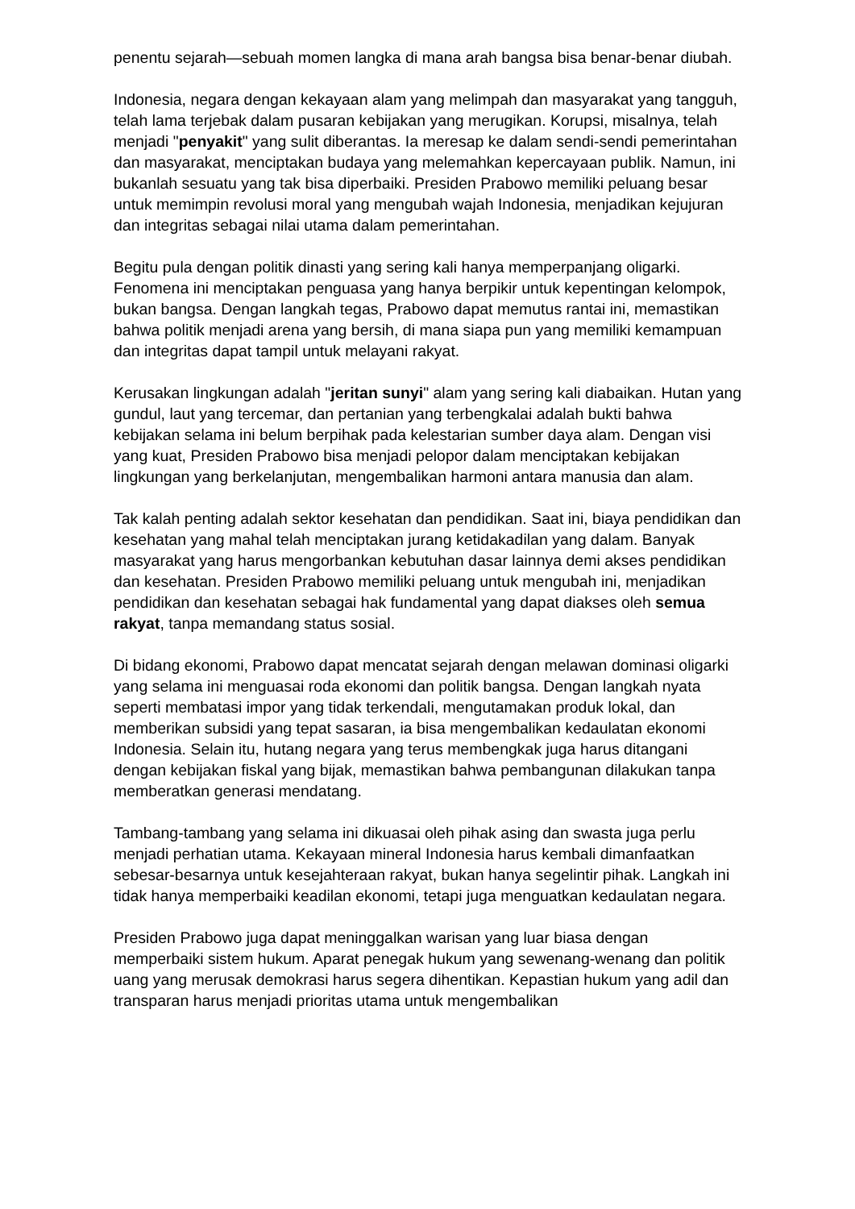penentu sejarah—sebuah momen langka di mana arah bangsa bisa benar-benar diubah.
Indonesia, negara dengan kekayaan alam yang melimpah dan masyarakat yang tangguh, telah lama terjebak dalam pusaran kebijakan yang merugikan. Korupsi, misalnya, telah menjadi "penyakit" yang sulit diberantas. Ia meresap ke dalam sendi-sendi pemerintahan dan masyarakat, menciptakan budaya yang melemahkan kepercayaan publik. Namun, ini bukanlah sesuatu yang tak bisa diperbaiki. Presiden Prabowo memiliki peluang besar untuk memimpin revolusi moral yang mengubah wajah Indonesia, menjadikan kejujuran dan integritas sebagai nilai utama dalam pemerintahan.
Begitu pula dengan politik dinasti yang sering kali hanya memperpanjang oligarki. Fenomena ini menciptakan penguasa yang hanya berpikir untuk kepentingan kelompok, bukan bangsa. Dengan langkah tegas, Prabowo dapat memutus rantai ini, memastikan bahwa politik menjadi arena yang bersih, di mana siapa pun yang memiliki kemampuan dan integritas dapat tampil untuk melayani rakyat.
Kerusakan lingkungan adalah "jeritan sunyi" alam yang sering kali diabaikan. Hutan yang gundul, laut yang tercemar, dan pertanian yang terbengkalai adalah bukti bahwa kebijakan selama ini belum berpihak pada kelestarian sumber daya alam. Dengan visi yang kuat, Presiden Prabowo bisa menjadi pelopor dalam menciptakan kebijakan lingkungan yang berkelanjutan, mengembalikan harmoni antara manusia dan alam.
Tak kalah penting adalah sektor kesehatan dan pendidikan. Saat ini, biaya pendidikan dan kesehatan yang mahal telah menciptakan jurang ketidakadilan yang dalam. Banyak masyarakat yang harus mengorbankan kebutuhan dasar lainnya demi akses pendidikan dan kesehatan. Presiden Prabowo memiliki peluang untuk mengubah ini, menjadikan pendidikan dan kesehatan sebagai hak fundamental yang dapat diakses oleh semua rakyat, tanpa memandang status sosial.
Di bidang ekonomi, Prabowo dapat mencatat sejarah dengan melawan dominasi oligarki yang selama ini menguasai roda ekonomi dan politik bangsa. Dengan langkah nyata seperti membatasi impor yang tidak terkendali, mengutamakan produk lokal, dan memberikan subsidi yang tepat sasaran, ia bisa mengembalikan kedaulatan ekonomi Indonesia. Selain itu, hutang negara yang terus membengkak juga harus ditangani dengan kebijakan fiskal yang bijak, memastikan bahwa pembangunan dilakukan tanpa memberatkan generasi mendatang.
Tambang-tambang yang selama ini dikuasai oleh pihak asing dan swasta juga perlu menjadi perhatian utama. Kekayaan mineral Indonesia harus kembali dimanfaatkan sebesar-besarnya untuk kesejahteraan rakyat, bukan hanya segelintir pihak. Langkah ini tidak hanya memperbaiki keadilan ekonomi, tetapi juga menguatkan kedaulatan negara.
Presiden Prabowo juga dapat meninggalkan warisan yang luar biasa dengan memperbaiki sistem hukum. Aparat penegak hukum yang sewenang-wenang dan politik uang yang merusak demokrasi harus segera dihentikan. Kepastian hukum yang adil dan transparan harus menjadi prioritas utama untuk mengembalikan